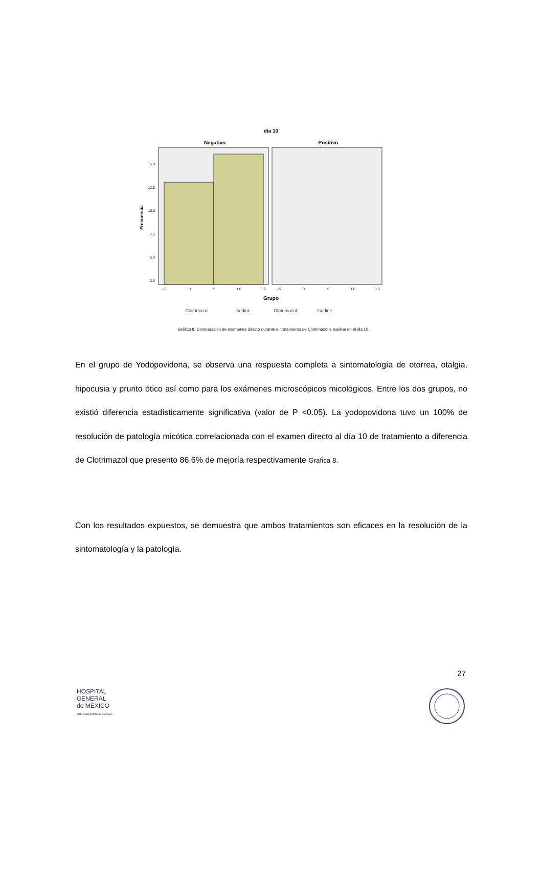dia 10
Negativo
Positivo
15.0
12.5
10.0
7.5
5.0
2.5
Frecuencia
-.5
.0
.5
1.0
1.5
-.5
.0
.5
1.0
1.5
Grupo
Clotrimazol
Isodine
Clotrimazol
Isodine
Gráfica 8. Comparacion de examenes directo durante el tratamiento de Clotrimazol e Isodine en el dia 10.
En el grupo de Yodopovidona, se observa una respuesta completa a sintomatología de otorrea, otalgia, hipocusia y prurito ótico así como para los exámenes microscópicos micológicos. Entre los dos grupos, no existió diferencia estadísticamente significativa (valor de P <0.05). La yodopovidona tuvo un 100% de resolución de patología micótica correlacionada con el examen directo al día 10 de tratamiento a diferencia de Clotrimazol que presento 86.6% de mejoría respectivamente Grafica 8.
Con los resultados expuestos, se demuestra que ambos tratamientos son eficaces en la resolución de la sintomatología y la patología.
27
HOSPITAL
GENERAL
de MÉXICO
DR. EDUARDO LICEAGA